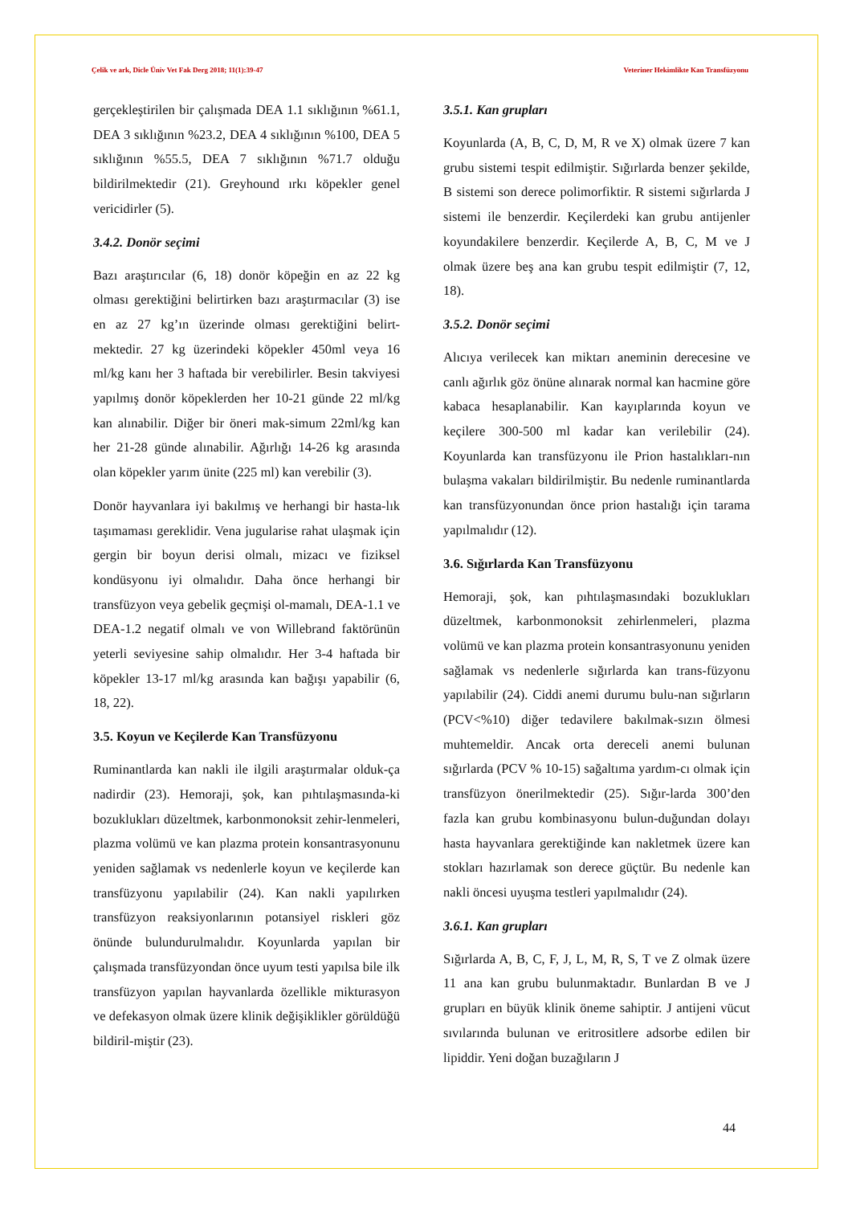Çelik ve ark, Dicle Üniv Vet Fak Derg 2018; 11(1):39-47 Veteriner Hekimlikte Kan Transfüzyonu
gerçekleştirilen bir çalışmada DEA 1.1 sıklığının %61.1, DEA 3 sıklığının %23.2, DEA 4 sıklığının %100, DEA 5 sıklığının %55.5, DEA 7 sıklığının %71.7 olduğu bildirilmektedir (21). Greyhound ırkı köpekler genel vericidirler (5).
3.4.2. Donör seçimi
Bazı araştırıcılar (6, 18) donör köpeğin en az 22 kg olması gerektiğini belirtirken bazı araştırmacılar (3) ise en az 27 kg’ın üzerinde olması gerektiğini belirt-mektedir. 27 kg üzerindeki köpekler 450ml veya 16 ml/kg kanı her 3 haftada bir verebilirler. Besin takviyesi yapılmış donör köpeklerden her 10-21 günde 22 ml/kg kan alınabilir. Diğer bir öneri mak-simum 22ml/kg kan her 21-28 günde alınabilir. Ağırlığı 14-26 kg arasında olan köpekler yarım ünite (225 ml) kan verebilir (3).
Donör hayvanlara iyi bakılmış ve herhangi bir hasta-lık taşımaması gereklidir. Vena jugularise rahat ulaşmak için gergin bir boyun derisi olmalı, mizacı ve fiziksel kondüsyonu iyi olmalıdır. Daha önce herhangi bir transfüzyon veya gebelik geçmişi ol-mamalı, DEA-1.1 ve DEA-1.2 negatif olmalı ve von Willebrand faktörünün yeterli seviyesine sahip olmalıdır. Her 3-4 haftada bir köpekler 13-17 ml/kg arasında kan bağışı yapabilir (6, 18, 22).
3.5. Koyun ve Keçilerde Kan Transfüzyonu
Ruminantlarda kan nakli ile ilgili araştırmalar olduk-ça nadirdir (23). Hemoraji, şok, kan pıhtılaşmasında-ki bozuklukları düzeltmek, karbonmonoksit zehir-lenmeleri, plazma volümü ve kan plazma protein konsantrasyonunu yeniden sağlamak vs nedenlerle koyun ve keçilerde kan transfüzyonu yapılabilir (24). Kan nakli yapılırken transfüzyon reaksiyonlarının potansiyel riskleri göz önünde bulundurulmalıdır. Koyunlarda yapılan bir çalışmada transfüzyondan önce uyum testi yapılsa bile ilk transfüzyon yapılan hayvanlarda özellikle mikturasyon ve defekasyon olmak üzere klinik değişiklikler görüldüğü bildiril-miştir (23).
3.5.1. Kan grupları
Koyunlarda (A, B, C, D, M, R ve X) olmak üzere 7 kan grubu sistemi tespit edilmiştir. Sığırlarda benzer şekilde, B sistemi son derece polimorfiktir. R sistemi sığırlarda J sistemi ile benzerdir. Keçilerdeki kan grubu antijenler koyundakilere benzerdir. Keçilerde A, B, C, M ve J olmak üzere beş ana kan grubu tespit edilmiştir (7, 12, 18).
3.5.2. Donör seçimi
Alıcıya verilecek kan miktarı aneminin derecesine ve canlı ağırlık göz önüne alınarak normal kan hacmine göre kabaca hesaplanabilir. Kan kayıplarında koyun ve keçilere 300-500 ml kadar kan verilebilir (24). Koyunlarda kan transfüzyonu ile Prion hastalıkları-nın bulaşma vakaları bildirilmiştir. Bu nedenle ruminantlarda kan transfüzyonundan önce prion hastalığı için tarama yapılmalıdır (12).
3.6. Sığırlarda Kan Transfüzyonu
Hemoraji, şok, kan pıhtılaşmasındaki bozuklukları düzeltmek, karbonmonoksit zehirlenmeleri, plazma volümü ve kan plazma protein konsantrasyonunu yeniden sağlamak vs nedenlerle sığırlarda kan trans-füzyonu yapılabilir (24). Ciddi anemi durumu bulu-nan sığırların (PCV<%10) diğer tedavilere bakılmak-sızın ölmesi muhtemeldir. Ancak orta dereceli anemi bulunan sığırlarda (PCV % 10-15) sağaltıma yardım-cı olmak için transfüzyon önerilmektedir (25). Sığır-larda 300’den fazla kan grubu kombinasyonu bulun-duğundan dolayı hasta hayvanlara gerektiğinde kan nakletmek üzere kan stokları hazırlamak son derece güçtür. Bu nedenle kan nakli öncesi uyuşma testleri yapılmalıdır (24).
3.6.1. Kan grupları
Sığırlarda A, B, C, F, J, L, M, R, S, T ve Z olmak üzere 11 ana kan grubu bulunmaktadır. Bunlardan B ve J grupları en büyük klinik öneme sahiptir. J antijeni vücut sıvılarında bulunan ve eritrositlere adsorbe edilen bir lipiddir. Yeni doğan buzağıların J
44